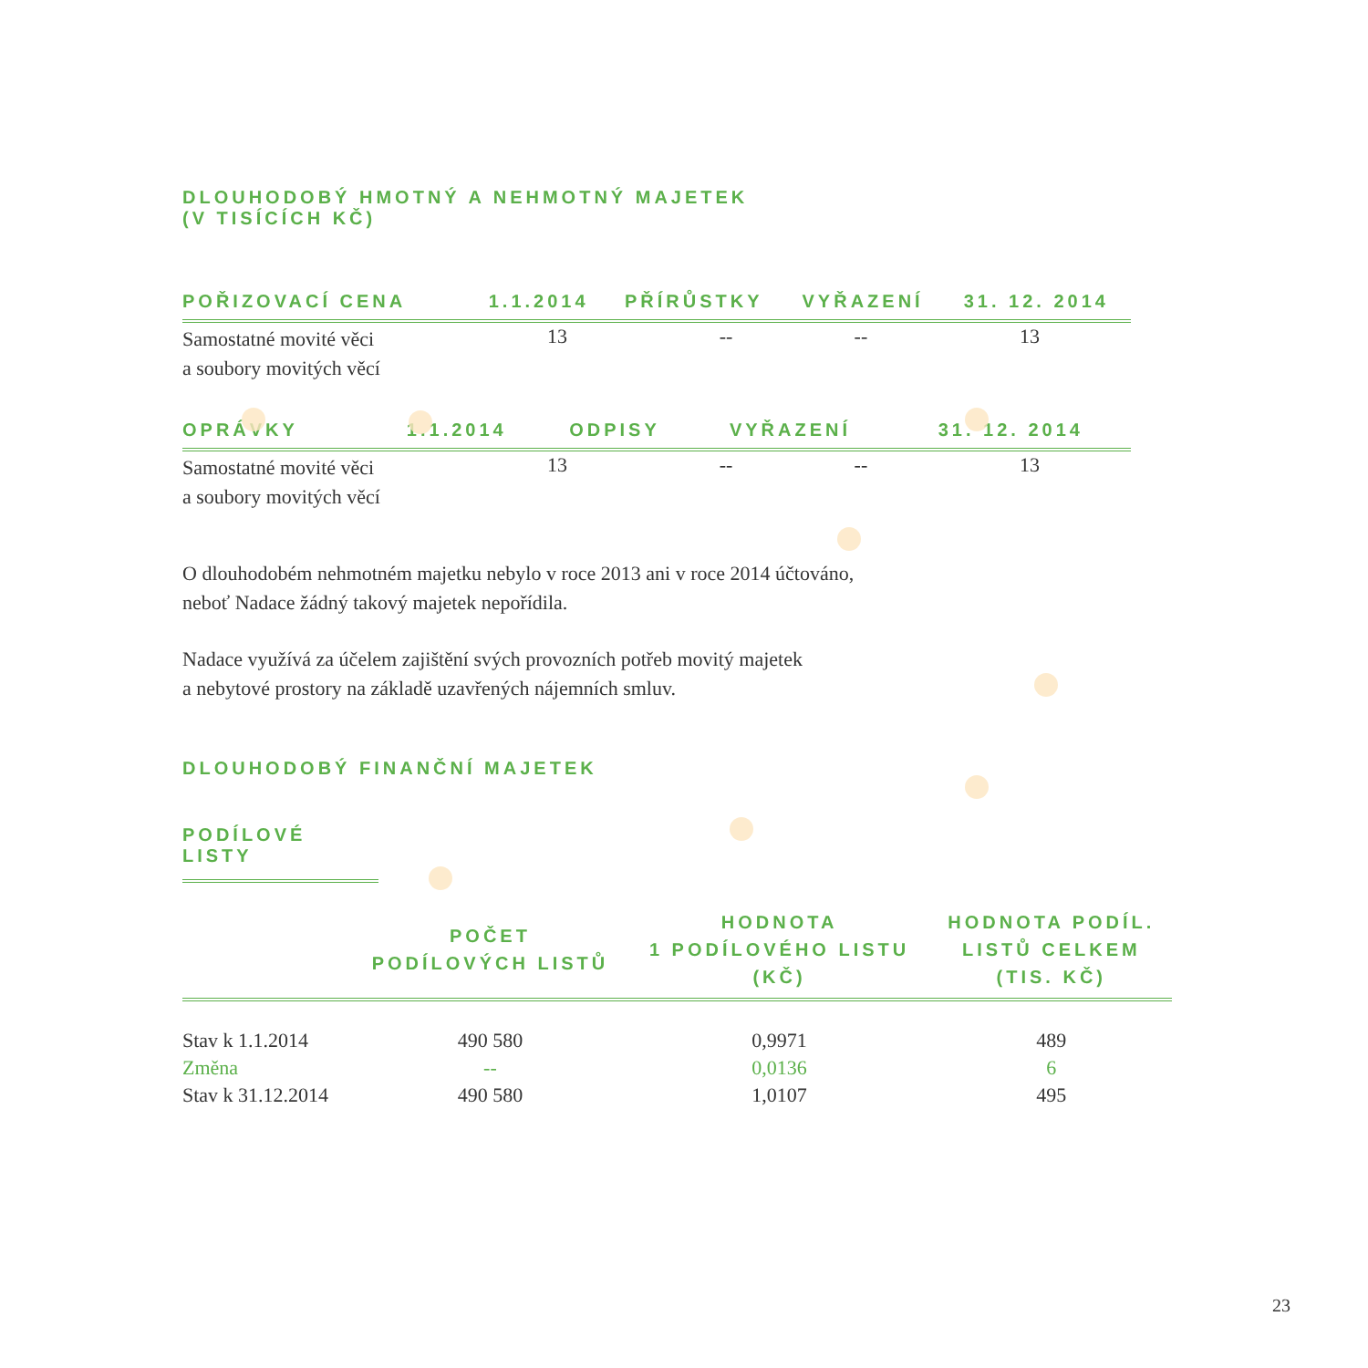DLOUHODOBÝ HMOTNÝ A NEHMOTNÝ MAJETEK
(V TISÍCÍCH KČ)
| POŘIZOVACÍ CENA | 1.1.2014 | PŘÍRŮSTKY | VYŘAZENÍ | 31. 12. 2014 |
| --- | --- | --- | --- | --- |
| Samostatné movité věci a soubory movitých věcí | 13 | -- | -- | 13 |
| OPRÁVKY | 1.1.2014 | ODPISY | VYŘAZENÍ | 31. 12. 2014 |
| --- | --- | --- | --- | --- |
| Samostatné movité věci a soubory movitých věcí | 13 | -- | -- | 13 |
O dlouhodobém nehmotném majetku nebylo v roce 2013 ani v roce 2014 účtováno,
neboť Nadace žádný takový majetek nepořídila.
Nadace využívá za účelem zajištění svých provozních potřeb movitý majetek
a nebytové prostory na základě uzavřených nájemních smluv.
DLOUHODOBÝ FINANČNÍ MAJETEK
PODÍLOVÉ LISTY
| | POČET PODÍLOVÝCH LISTŮ | HODNOTA 1 PODÍLOVÉHO LISTU (KČ) | HODNOTA PODÍL. LISTŮ CELKEM (TIS. KČ) |
| --- | --- | --- | --- |
| Stav k 1.1.2014 | 490 580 | 0,9971 | 489 |
| Změna | -- | 0,0136 | 6 |
| Stav k 31.12.2014 | 490 580 | 1,0107 | 495 |
23